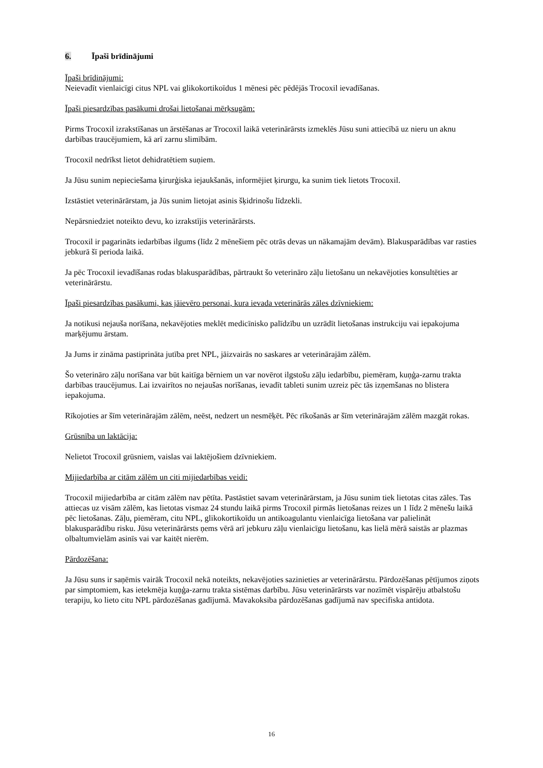6. Īpaši brīdinājumi
Īpaši brīdinājumi:
Neievadīt vienlaicīgi citus NPL vai glikokortikoīdus 1 mēnesi pēc pēdējās Trocoxil ievadīšanas.
Īpaši piesardzības pasākumi drošai lietošanai mērķsugām:
Pirms Trocoxil izrakstīšanas un ārstēšanas ar Trocoxil laikā veterinārārsts izmeklēs Jūsu suni attiecībā uz nieru un aknu darbības traucējumiem, kā arī zarnu slimībām.
Trocoxil nedrīkst lietot dehidratētiem suņiem.
Ja Jūsu sunim nepieciešama ķirurģiska iejaukšanās, informējiet ķirurgu, ka sunim tiek lietots Trocoxil.
Izstāstiet veterinārārstam, ja Jūs sunim lietojat asinis šķidrinošu līdzekli.
Nepārsniedziet noteikto devu, ko izrakstījis veterinārārsts.
Trocoxil ir pagarināts iedarbības ilgums (līdz 2 mēnešiem pēc otrās devas un nākamajām devām). Blakusparādības var rasties jebkurā šī perioda laikā.
Ja pēc Trocoxil ievadīšanas rodas blakusparādības, pārtraukt šo veterināro zāļu lietošanu un nekavējoties konsultēties ar veterinārārstu.
Īpaši piesardzības pasākumi, kas jāievēro personai, kura ievada veterinārās zāles dzīvniekiem:
Ja notikusi nejauša norīšana, nekavējoties meklēt medicīnisko palīdzību un uzrādīt lietošanas instrukciju vai iepakojuma marķējumu ārstam.
Ja Jums ir zināma pastiprināta jutība pret NPL, jāizvairās no saskares ar veterinārajām zālēm.
Šo veterināro zāļu norīšana var būt kaitīga bērniem un var novērot ilgstošu zāļu iedarbību, piemēram, kuņģa-zarnu trakta darbības traucējumus. Lai izvairītos no nejaušas norīšanas, ievadīt tableti sunim uzreiz pēc tās izņemšanas no blistera iepakojuma.
Rīkojoties ar šīm veterinārajām zālēm, neēst, nedzert un nesmēķēt. Pēc rīkošanās ar šīm veterinārajām zālēm mazgāt rokas.
Grūsnība un laktācija:
Nelietot Trocoxil grūsniem, vaislas vai laktējošiem dzīvniekiem.
Mijiedarbība ar citām zālēm un citi mijiedarbības veidi:
Trocoxil mijiedarbība ar citām zālēm nav pētīta. Pastāstiet savam veterinārārstam, ja Jūsu sunim tiek lietotas citas zāles. Tas attiecas uz visām zālēm, kas lietotas vismaz 24 stundu laikā pirms Trocoxil pirmās lietošanas reizes un 1 līdz 2 mēnešu laikā pēc lietošanas. Zāļu, piemēram, citu NPL, glikokortikoīdu un antikoagulantu vienlaicīga lietošana var palielināt blakusparādību risku. Jūsu veterinārārsts ņems vērā arī jebkuru zāļu vienlaicīgu lietošanu, kas lielā mērā saistās ar plazmas olbaltumvielām asinīs vai var kaitēt nierēm.
Pārdozēšana:
Ja Jūsu suns ir saņēmis vairāk Trocoxil nekā noteikts, nekavējoties sazinieties ar veterinārārstu. Pārdozēšanas pētījumos ziņots par simptomiem, kas ietekmēja kuņģa-zarnu trakta sistēmas darbību. Jūsu veterinārārsts var nozīmēt vispārēju atbalstošu terapiju, ko lieto citu NPL pārdozēšanas gadījumā. Mavakoksiba pārdozēšanas gadījumā nav specifiska antidota.
16